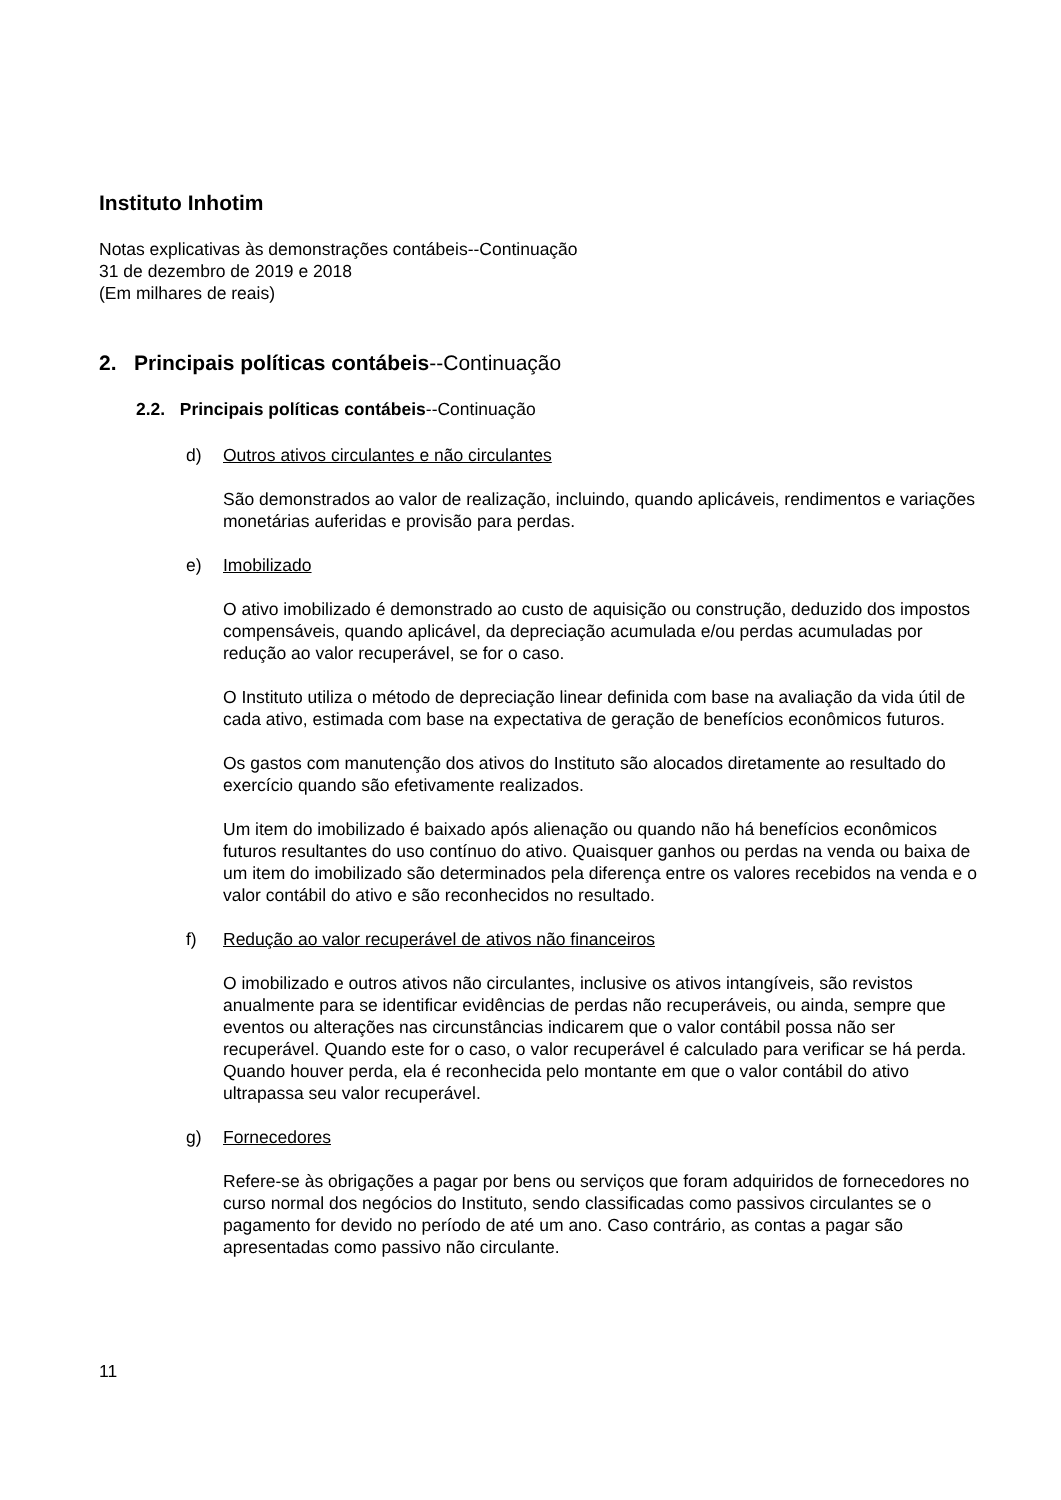Instituto Inhotim
Notas explicativas às demonstrações contábeis--Continuação
31 de dezembro de 2019 e 2018
(Em milhares de reais)
2. Principais políticas contábeis--Continuação
2.2. Principais políticas contábeis--Continuação
d) Outros ativos circulantes e não circulantes
São demonstrados ao valor de realização, incluindo, quando aplicáveis, rendimentos e variações monetárias auferidas e provisão para perdas.
e) Imobilizado
O ativo imobilizado é demonstrado ao custo de aquisição ou construção, deduzido dos impostos compensáveis, quando aplicável, da depreciação acumulada e/ou perdas acumuladas por redução ao valor recuperável, se for o caso.
O Instituto utiliza o método de depreciação linear definida com base na avaliação da vida útil de cada ativo, estimada com base na expectativa de geração de benefícios econômicos futuros.
Os gastos com manutenção dos ativos do Instituto são alocados diretamente ao resultado do exercício quando são efetivamente realizados.
Um item do imobilizado é baixado após alienação ou quando não há benefícios econômicos futuros resultantes do uso contínuo do ativo. Quaisquer ganhos ou perdas na venda ou baixa de um item do imobilizado são determinados pela diferença entre os valores recebidos na venda e o valor contábil do ativo e são reconhecidos no resultado.
f) Redução ao valor recuperável de ativos não financeiros
O imobilizado e outros ativos não circulantes, inclusive os ativos intangíveis, são revistos anualmente para se identificar evidências de perdas não recuperáveis, ou ainda, sempre que eventos ou alterações nas circunstâncias indicarem que o valor contábil possa não ser recuperável. Quando este for o caso, o valor recuperável é calculado para verificar se há perda. Quando houver perda, ela é reconhecida pelo montante em que o valor contábil do ativo ultrapassa seu valor recuperável.
g) Fornecedores
Refere-se às obrigações a pagar por bens ou serviços que foram adquiridos de fornecedores no curso normal dos negócios do Instituto, sendo classificadas como passivos circulantes se o pagamento for devido no período de até um ano. Caso contrário, as contas a pagar são apresentadas como passivo não circulante.
11